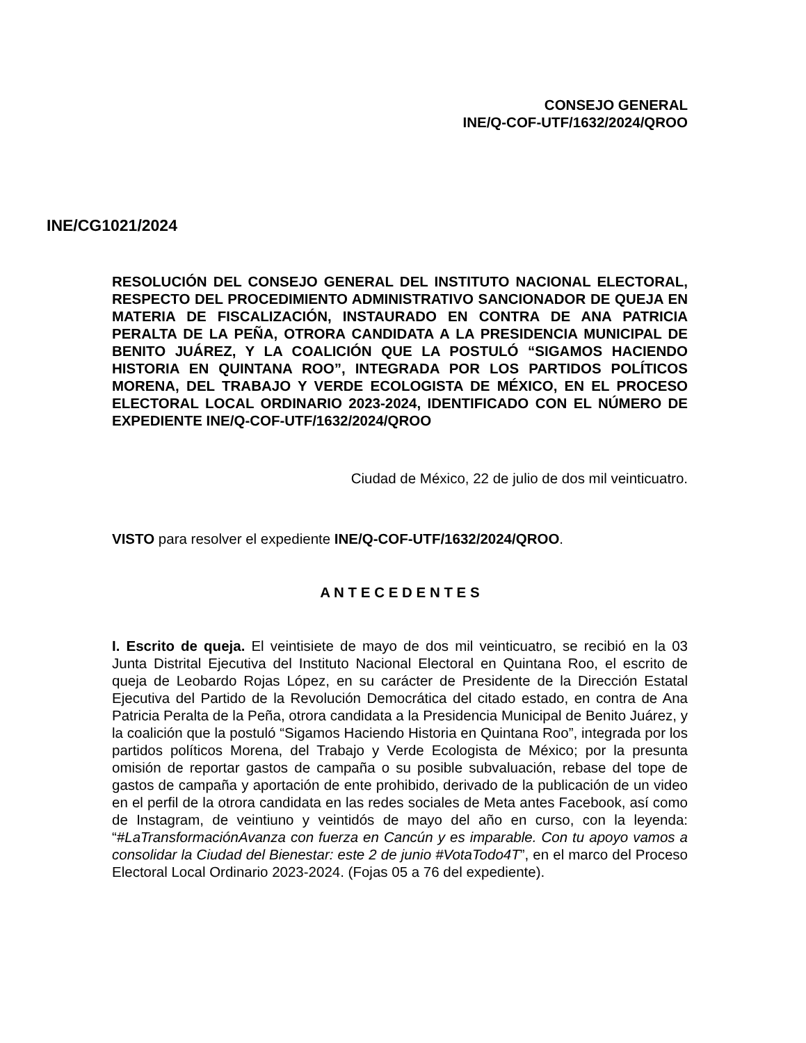CONSEJO GENERAL
INE/Q-COF-UTF/1632/2024/QROO
INE/CG1021/2024
RESOLUCIÓN DEL CONSEJO GENERAL DEL INSTITUTO NACIONAL ELECTORAL, RESPECTO DEL PROCEDIMIENTO ADMINISTRATIVO SANCIONADOR DE QUEJA EN MATERIA DE FISCALIZACIÓN, INSTAURADO EN CONTRA DE ANA PATRICIA PERALTA DE LA PEÑA, OTRORA CANDIDATA A LA PRESIDENCIA MUNICIPAL DE BENITO JUÁREZ, Y LA COALICIÓN QUE LA POSTULÓ “SIGAMOS HACIENDO HISTORIA EN QUINTANA ROO”, INTEGRADA POR LOS PARTIDOS POLÍTICOS MORENA, DEL TRABAJO Y VERDE ECOLOGISTA DE MÉXICO, EN EL PROCESO ELECTORAL LOCAL ORDINARIO 2023-2024, IDENTIFICADO CON EL NÚMERO DE EXPEDIENTE INE/Q-COF-UTF/1632/2024/QROO
Ciudad de México, 22 de julio de dos mil veinticuatro.
VISTO para resolver el expediente INE/Q-COF-UTF/1632/2024/QROO.
A N T E C E D E N T E S
I. Escrito de queja. El veintisiete de mayo de dos mil veinticuatro, se recibió en la 03 Junta Distrital Ejecutiva del Instituto Nacional Electoral en Quintana Roo, el escrito de queja de Leobardo Rojas López, en su carácter de Presidente de la Dirección Estatal Ejecutiva del Partido de la Revolución Democrática del citado estado, en contra de Ana Patricia Peralta de la Peña, otrora candidata a la Presidencia Municipal de Benito Juárez, y la coalición que la postuló “Sigamos Haciendo Historia en Quintana Roo”, integrada por los partidos políticos Morena, del Trabajo y Verde Ecologista de México; por la presunta omisión de reportar gastos de campaña o su posible subvaluación, rebase del tope de gastos de campaña y aportación de ente prohibido, derivado de la publicación de un video en el perfil de la otrora candidata en las redes sociales de Meta antes Facebook, así como de Instagram, de veintiuno y veintidós de mayo del año en curso, con la leyenda: “#LaTransformaciónAvanza con fuerza en Cancún y es imparable. Con tu apoyo vamos a consolidar la Ciudad del Bienestar: este 2 de junio #VotaTodo4T”, en el marco del Proceso Electoral Local Ordinario 2023-2024. (Fojas 05 a 76 del expediente).